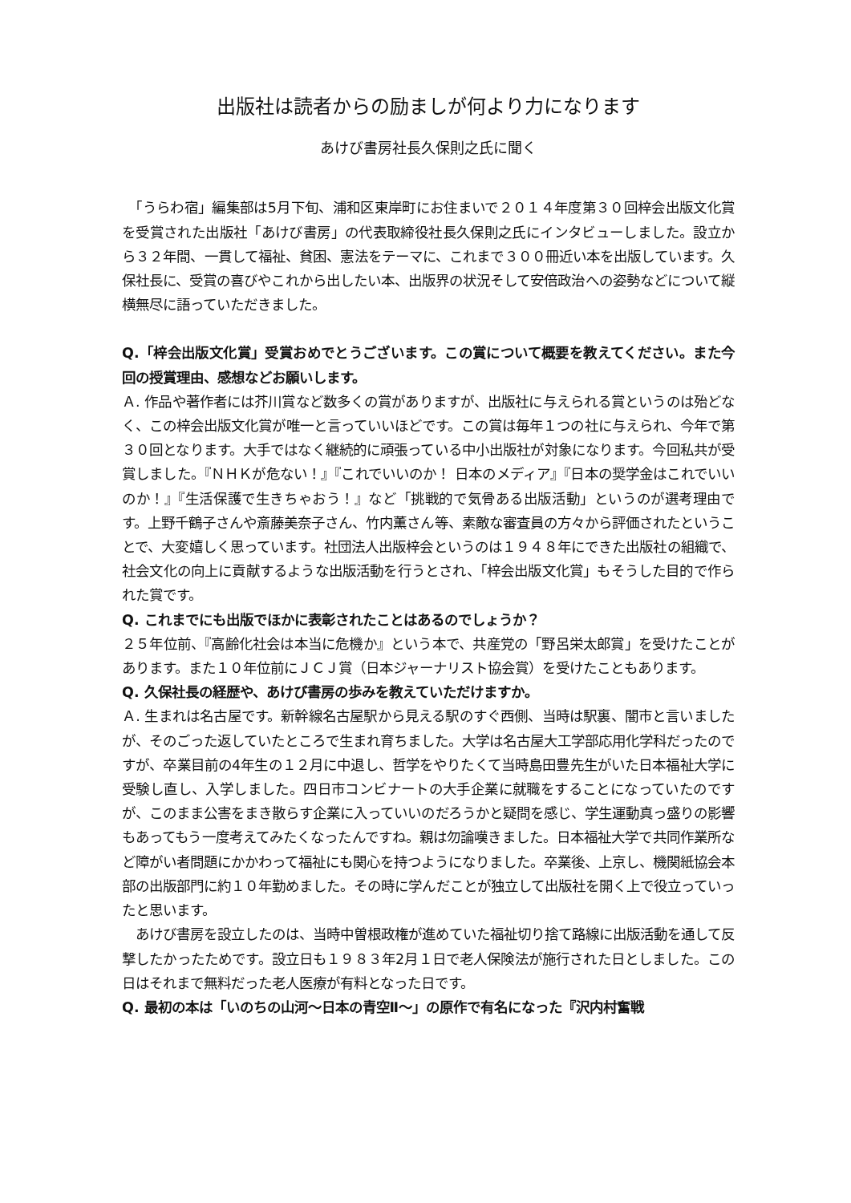出版社は読者からの励ましが何より力になります
あけび書房社長久保則之氏に聞く
　「うらわ宿」編集部は5月下旬、浦和区東岸町にお住まいで２０１４年度第３０回梓会出版文化賞を受賞された出版社「あけび書房」の代表取締役社長久保則之氏にインタビューしました。設立から３２年間、一貫して福祉、貧困、憲法をテーマに、これまで３００冊近い本を出版しています。久保社長に、受賞の喜びやこれから出したい本、出版界の状況そして安倍政治への姿勢などについて縦横無尽に語っていただきました。
Q.「梓会出版文化賞」受賞おめでとうございます。この賞について概要を教えてください。また今回の授賞理由、感想などお願いします。
Ａ. 作品や著作者には芥川賞など数多くの賞がありますが、出版社に与えられる賞というのは殆どなく、この梓会出版文化賞が唯一と言っていいほどです。この賞は毎年１つの社に与えられ、今年で第３０回となります。大手ではなく継続的に頑張っている中小出版社が対象になります。今回私共が受賞しました。『ＮＨＫが危ない！』『これでいいのか！ 日本のメディア』『日本の奨学金はこれでいいのか！』『生活保護で生きちゃおう！』など「挑戦的で気骨ある出版活動」というのが選考理由です。上野千鶴子さんや斎藤美奈子さん、竹内薫さん等、素敵な審査員の方々から評価されたということで、大変嬉しく思っています。社団法人出版梓会というのは１９４８年にできた出版社の組織で、社会文化の向上に貢献するような出版活動を行うとされ、「梓会出版文化賞」もそうした目的で作られた賞です。
Q. これまでにも出版でほかに表彰されたことはあるのでしょうか？
２５年位前、『高齢化社会は本当に危機か』という本で、共産党の「野呂栄太郎賞」を受けたことがあります。また１０年位前にＪＣＪ賞（日本ジャーナリスト協会賞）を受けたこともあります。
Q. 久保社長の経歴や、あけび書房の歩みを教えていただけますか。
Ａ. 生まれは名古屋です。新幹線名古屋駅から見える駅のすぐ西側、当時は駅裏、闇市と言いましたが、そのごった返していたところで生まれ育ちました。大学は名古屋大工学部応用化学科だったのですが、卒業目前の4年生の１２月に中退し、哲学をやりたくて当時島田豊先生がいた日本福祉大学に受験し直し、入学しました。四日市コンビナートの大手企業に就職をすることになっていたのですが、このまま公害をまき散らす企業に入っていいのだろうかと疑問を感じ、学生運動真っ盛りの影響もあってもう一度考えてみたくなったんですね。親は勿論嘆きました。日本福祉大学で共同作業所など障がい者問題にかかわって福祉にも関心を持つようになりました。卒業後、上京し、機関紙協会本部の出版部門に約１０年勤めました。その時に学んだことが独立して出版社を開く上で役立っていったと思います。
　あけび書房を設立したのは、当時中曽根政権が進めていた福祉切り捨て路線に出版活動を通して反撃したかったためです。設立日も１９８３年2月１日で老人保険法が施行された日としました。この日はそれまで無料だった老人医療が有料となった日です。
Q. 最初の本は「いのちの山河～日本の青空Ⅱ～」の原作で有名になった『沢内村奮戦